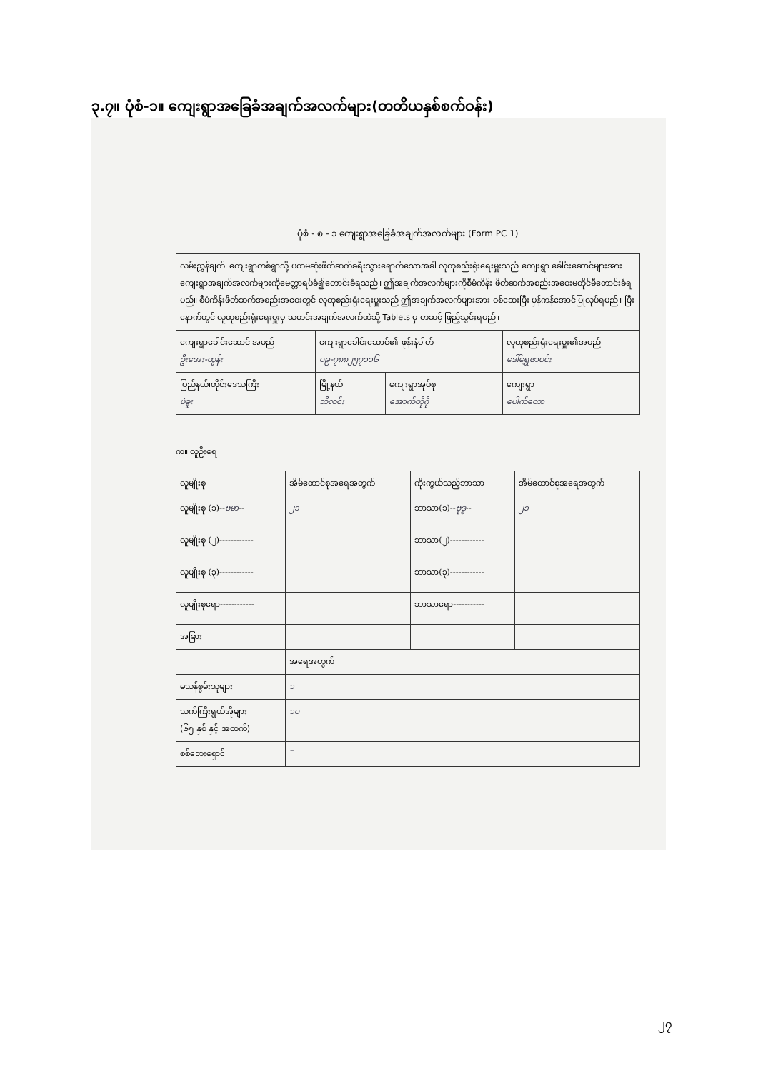၃.၇။ ပုံစံ-၁။ ကျေးရွာအခြေခံအချက်အလက်များ(တတိယနှစ်စက်ဝန်း)
ပုံစံ - စ - ၁ ကျေးရွာအခြေခံအချက်အလက်များ (Form PC 1)
| လမ်းညွှန်ချက်၊ ကျေးရွာတစ်ရွာသို့ ပထမဆုံးဖိတ်ဆက်ခရီးသွားရောက်သောအခါ လူထုစည်းရုံးရေးမှူးသည် ကျေးရွာ ခေါင်းဆောင်များအားကျေးရွာအချက်အလက်များကိုမေတ္တာရပ်ခံ၍တောင်းခံရသည်။ ဤအချက်အလက်များကိုစီမံကိန်း ဖိတ်ဆက်အစည်းအဝေးမတိုင်မီတောင်းခံရမည်။ စီမံကိန်းဖိတ်ဆက်အစည်းအဝေးတွင် လူထုစည်းရုံးရေးမှူးသည် ဤအချက်အလက်များအား ဝစ်ဆေးပြီး မှန်ကန်အောင်ပြုလုပ်ရမည်။ ပြီးနောက်တွင် လူထုစည်းရုံးရေးမှူးမှ သတင်းအချက်အလက်ထဲသို့ Tablets မှ တဆင့် ဖြည့်သွင်းရမည်။ | | | |
| ကျေးရွာခေါင်းဆောင် အမည် ဦးအေး-ထွန်း | ကျေးရွာခေါင်းဆောင်၏ ဖုန်းနံပါတ် ၀၉-၇၈၈၂၅၇၁၁၆ | | လူထုစည်းရုံးရေးမှူး၏အမည် ဒေါ်ရွှေဇာဝင်း |
| ပြည်နယ်၊တိုင်းဒေသကြီး ပဲခူး | မြို့နယ် ဘိလင်း | ကျေးရွာအုပ်စု အောက်တိုဂို | ကျေးရွာ ပေါက်တော |
က။ လူဦးရေ
| လူမျိုးစု | အိမ်ထောင်စုအရေအတွက် | ကိုးကွယ်သည့်ဘာသာ | အိမ်ထောင်စုအရေအတွက် |
| --- | --- | --- | --- |
| လူမျိုးစု (၁)-- ဗမာ -- | ၂၁ | ဘာသာ(၁)-- ဗုဒ္ဓ -- | ၂၁ |
| လူမျိုးစု (၂)------------ | | ဘာသာ(၂)------------ | |
| လူမျိုးစု (၃)------------ | | ဘာသာ(၃)------------ | |
| လူမျိုးစုရော------------ | | ဘာသာရော----------- | |
| အခြား | | | |
| | အရေအတွက် | | |
| မသန်စွမ်းသူများ | ၁ | | |
| သက်ကြီးရွယ်အိုများ (၆၅ နှစ် နှင့် အထက်) | ၁၀ | | |
| စစ်ဘေးရှောင် | – | | |
၂၇